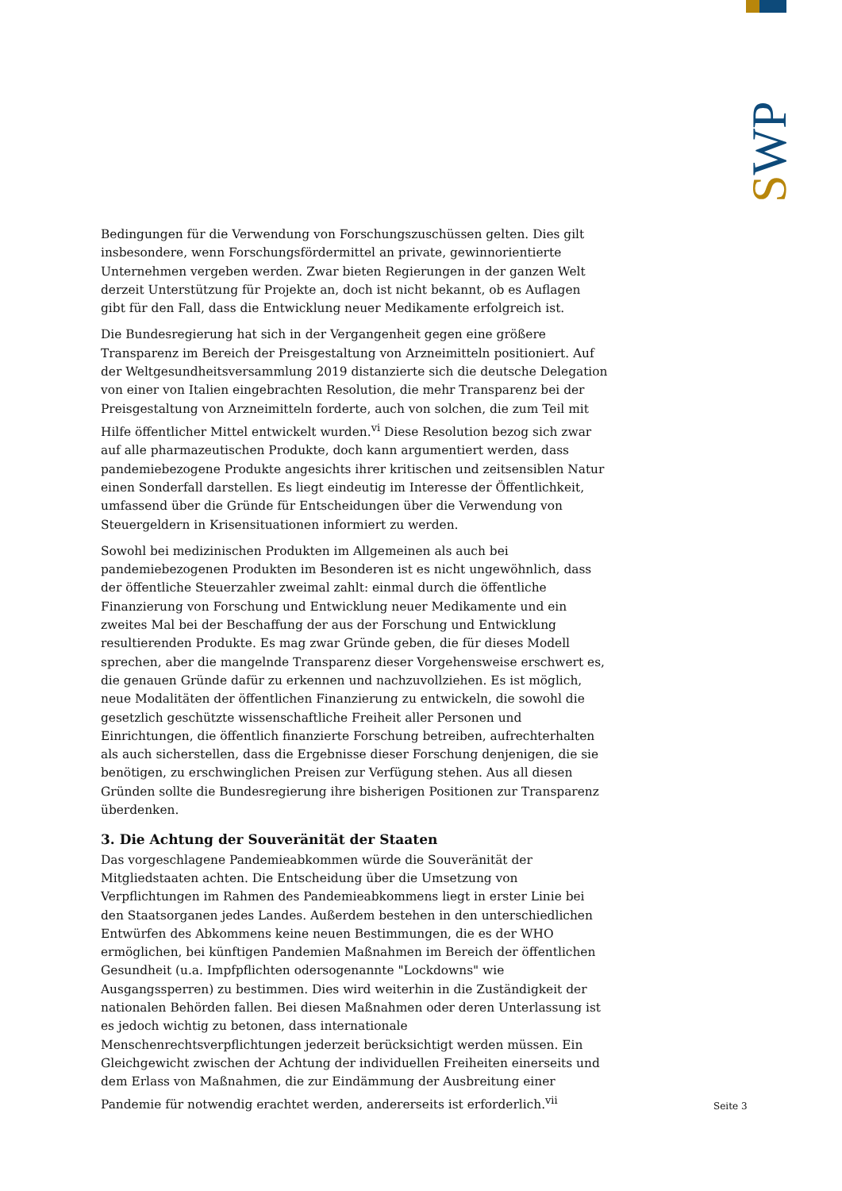SWP
Bedingungen für die Verwendung von Forschungszuschüssen gelten. Dies gilt insbesondere, wenn Forschungsfördermittel an private, gewinnorientierte Unternehmen vergeben werden. Zwar bieten Regierungen in der ganzen Welt derzeit Unterstützung für Projekte an, doch ist nicht bekannt, ob es Auflagen gibt für den Fall, dass die Entwicklung neuer Medikamente erfolgreich ist.
Die Bundesregierung hat sich in der Vergangenheit gegen eine größere Transparenz im Bereich der Preisgestaltung von Arzneimitteln positioniert. Auf der Weltgesundheitsversammlung 2019 distanzierte sich die deutsche Delegation von einer von Italien eingebrachten Resolution, die mehr Transparenz bei der Preisgestaltung von Arzneimitteln forderte, auch von solchen, die zum Teil mit Hilfe öffentlicher Mittel entwickelt wurden.<sup>vi</sup> Diese Resolution bezog sich zwar auf alle pharmazeutischen Produkte, doch kann argumentiert werden, dass pandemiebezogene Produkte angesichts ihrer kritischen und zeitsensiblen Natur einen Sonderfall darstellen. Es liegt eindeutig im Interesse der Öffentlichkeit, umfassend über die Gründe für Entscheidungen über die Verwendung von Steuergeldern in Krisensituationen informiert zu werden.
Sowohl bei medizinischen Produkten im Allgemeinen als auch bei pandemiebezogenen Produkten im Besonderen ist es nicht ungewöhnlich, dass der öffentliche Steuerzahler zweimal zahlt: einmal durch die öffentliche Finanzierung von Forschung und Entwicklung neuer Medikamente und ein zweites Mal bei der Beschaffung der aus der Forschung und Entwicklung resultierenden Produkte. Es mag zwar Gründe geben, die für dieses Modell sprechen, aber die mangelnde Transparenz dieser Vorgehensweise erschwert es, die genauen Gründe dafür zu erkennen und nachzuvollziehen. Es ist möglich, neue Modalitäten der öffentlichen Finanzierung zu entwickeln, die sowohl die gesetzlich geschützte wissenschaftliche Freiheit aller Personen und Einrichtungen, die öffentlich finanzierte Forschung betreiben, aufrechterhalten als auch sicherstellen, dass die Ergebnisse dieser Forschung denjenigen, die sie benötigen, zu erschwinglichen Preisen zur Verfügung stehen. Aus all diesen Gründen sollte die Bundesregierung ihre bisherigen Positionen zur Transparenz überdenken.
3. Die Achtung der Souveränität der Staaten
Das vorgeschlagene Pandemieabkommen würde die Souveränität der Mitgliedstaaten achten. Die Entscheidung über die Umsetzung von Verpflichtungen im Rahmen des Pandemieabkommens liegt in erster Linie bei den Staatsorganen jedes Landes. Außerdem bestehen in den unterschiedlichen Entwürfen des Abkommens keine neuen Bestimmungen, die es der WHO ermöglichen, bei künftigen Pandemien Maßnahmen im Bereich der öffentlichen Gesundheit (u.a. Impfpflichten odersogenannte "Lockdowns" wie Ausgangssperren) zu bestimmen. Dies wird weiterhin in die Zuständigkeit der nationalen Behörden fallen. Bei diesen Maßnahmen oder deren Unterlassung ist es jedoch wichtig zu betonen, dass internationale Menschenrechtsverpflichtungen jederzeit berücksichtigt werden müssen. Ein Gleichgewicht zwischen der Achtung der individuellen Freiheiten einerseits und dem Erlass von Maßnahmen, die zur Eindämmung der Ausbreitung einer Pandemie für notwendig erachtet werden, andererseits ist erforderlich.<sup>vii</sup>
Seite 3